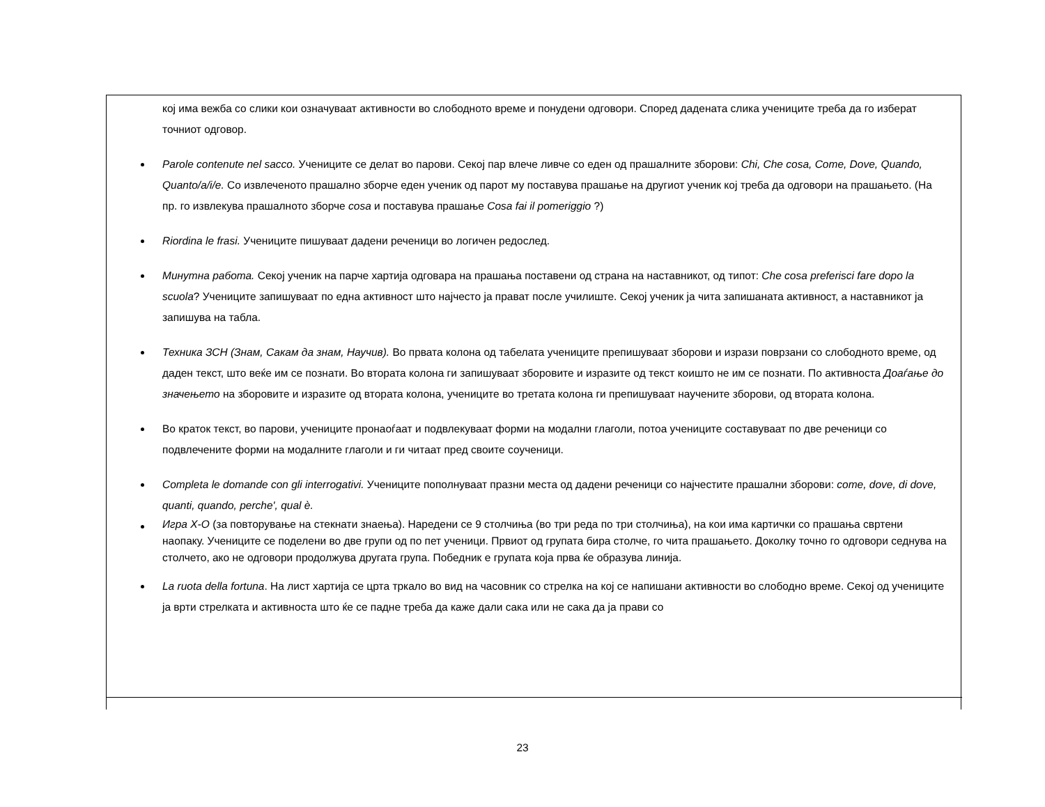| кој има вежба со слики кои означуваат активности во слободното време и понудени одговори. Според дадената слика учениците треба да го изберат точниот одговор. Parole contenute nel sacco. Учениците се делат во парови. Секој пар влече ливче со еден од прашалните зборови: Chi, Che cosa, Come, Dove, Quando, Quanto/a/i/e. Со извлеченото прашално зборче еден ученик од парот му поставува прашање на другиот ученик кој треба да одговори на прашањето. (На пр. го извлекува прашалното зборче cosa и поставува прашање Cosa fai il pomeriggio ?) Riordina le frasi. Учениците пишуваат дадени реченици во логичен редослед. Минутна работа. Секој ученик на парче хартија одговара на прашања поставени од страна на наставникот, од типот: Che cosa preferisci fare dopo la scuola ? Учениците запишуваат по една активност што најчесто ја прават после училиште. Секој ученик ја чита запишаната активност, а наставникот ја запишува на табла. Техника ЗСН (Знам, Сакам да знам, Научив). Во првата колона од табелата учениците препишуваат зборови и изрази поврзани со слободното време, од даден текст, што веќе им се познати. Во втората колона ги запишуваат зборовите и изразите од текст коишто не им се познати. По активноста Доаѓање до значењето на зборовите и изразите од втората колона, учениците во третата колона ги препишуваат научените зборови, од втората колона. Во краток текст, во парови, учениците пронаоѓаат и подвлекуваат форми на модални глаголи, потоа учениците составуваат по две реченици со подвлечените форми на модалните глаголи и ги читаат пред своите соученици. Completa le domande con gli interrogativi. Учениците пополнуваат празни места од дадени реченици со најчестите прашални зборови: come, dove, di dove, quanti, quando, perche', qual è. Игра X-O (за повторување на стекнати знаења). Наредени се 9 столчиња (во три реда по три столчиња), на кои има картички со прашања свртени наопаку. Учениците се поделени во две групи од по пет ученици. Првиот од групата бира столче, го чита прашањето. Доколку точно го одговори седнува на столчето, ако не одговори продолжува другата група. Победник е групата која прва ќе образува линија. La ruota della fortuna . На лист хартија се црта тркало во вид на часовник со стрелка на кој се напишани активности во слободно време. Секој од учениците ја врти стрелката и активноста што ќе се падне треба да каже дали сака или не сака да ја прави со |
23